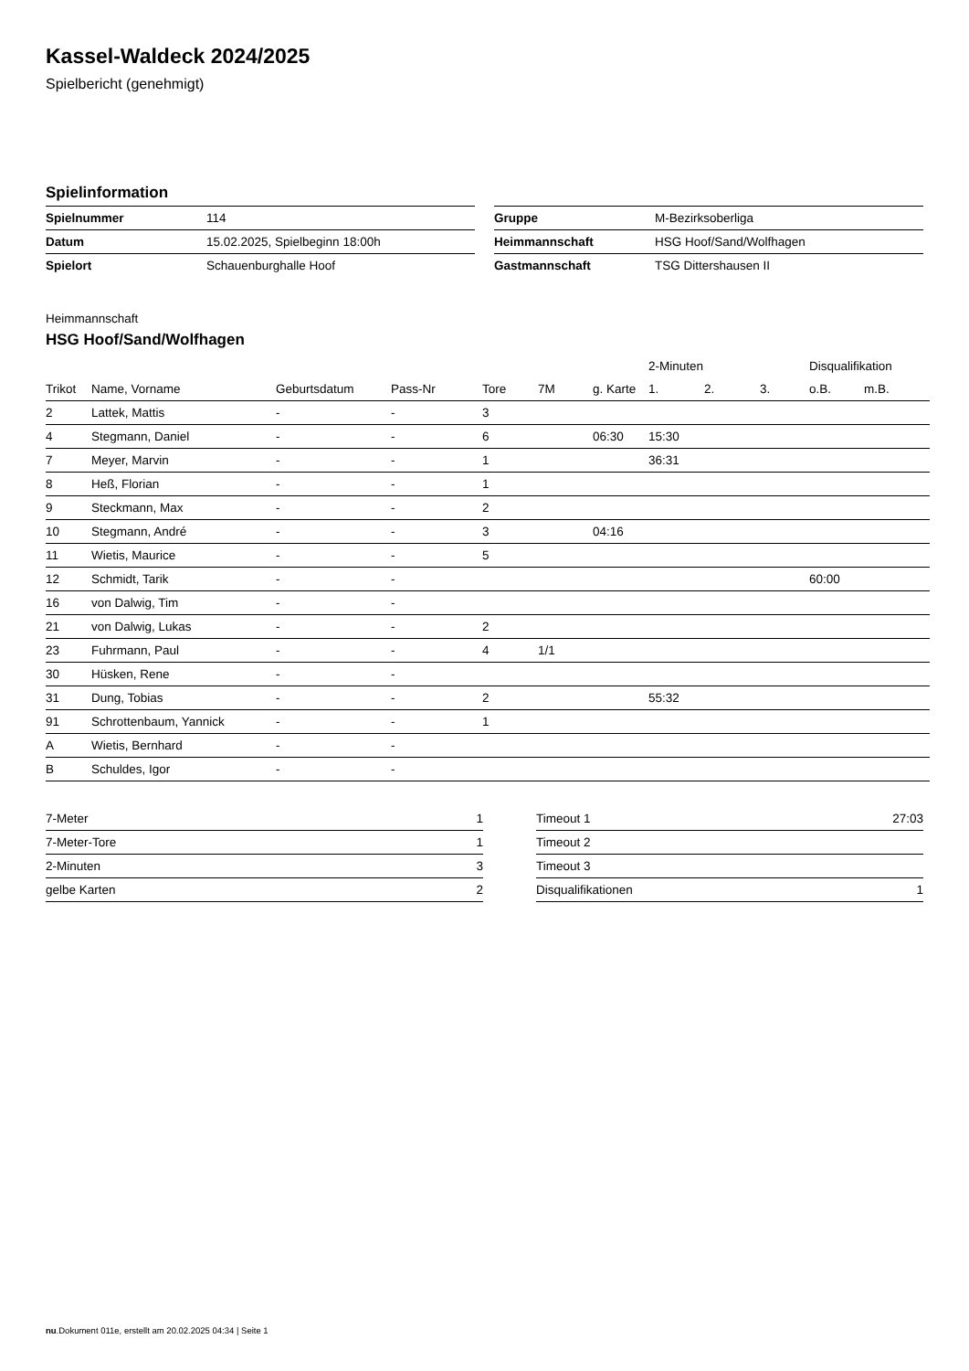Kassel-Waldeck 2024/2025
Spielbericht (genehmigt)
Spielinformation
| Spielnummer | 114 |
| Datum | 15.02.2025, Spielbeginn 18:00h |
| Spielort | Schauenburghalle Hoof |
| Gruppe | M-Bezirksoberliga |
| Heimmannschaft | HSG Hoof/Sand/Wolfhagen |
| Gastmannschaft | TSG Dittershausen II |
Heimmannschaft
HSG Hoof/Sand/Wolfhagen
| | | | | | | | 2-Minuten | | | Disqualifikation | |
| --- | --- | --- | --- | --- | --- | --- | --- | --- | --- | --- | --- |
| Trikot | Name, Vorname | Geburtsdatum | Pass-Nr | Tore | 7M | g. Karte | 1. | 2. | 3. | o.B. | m.B. |
| 2 | Lattek, Mattis | - | - | 3 | | | | | | | |
| 4 | Stegmann, Daniel | - | - | 6 | | 06:30 | 15:30 | | | | |
| 7 | Meyer, Marvin | - | - | 1 | | | 36:31 | | | | |
| 8 | Heß, Florian | - | - | 1 | | | | | | | |
| 9 | Steckmann, Max | - | - | 2 | | | | | | | |
| 10 | Stegmann, André | - | - | 3 | | 04:16 | | | | | |
| 11 | Wietis, Maurice | - | - | 5 | | | | | | | |
| 12 | Schmidt, Tarik | - | - | | | | | | | 60:00 | |
| 16 | von Dalwig, Tim | - | - | | | | | | | | |
| 21 | von Dalwig, Lukas | - | - | 2 | | | | | | | |
| 23 | Fuhrmann, Paul | - | - | 4 | 1/1 | | | | | | |
| 30 | Hüsken, Rene | - | - | | | | | | | | |
| 31 | Dung, Tobias | - | - | 2 | | | 55:32 | | | | |
| 91 | Schrottenbaum, Yannick | - | - | 1 | | | | | | | |
| A | Wietis, Bernhard | - | - | | | | | | | | |
| B | Schuldes, Igor | - | - | | | | | | | | |
| 7-Meter | 1 |
| 7-Meter-Tore | 1 |
| 2-Minuten | 3 |
| gelbe Karten | 2 |
| Timeout 1 | 27:03 |
| Timeout 2 | |
| Timeout 3 | |
| Disqualifikationen | 1 |
nu.Dokument 011e, erstellt am 20.02.2025 04:34 | Seite 1